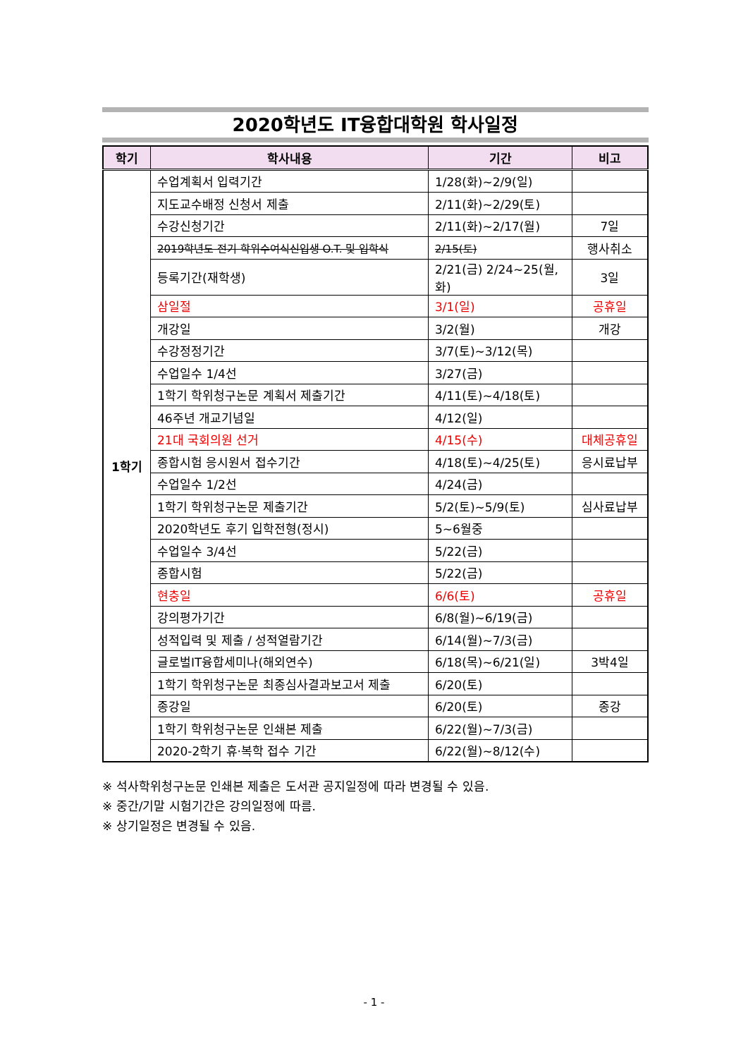2020학년도 IT융합대학원 학사일정
| 학기 | 학사내용 | 기간 | 비고 |
| --- | --- | --- | --- |
| 1학기 | 수업계획서 입력기간 | 1/28(화)~2/9(일) | |
| | 지도교수배정 신청서 제출 | 2/11(화)~2/29(토) | |
| | 수강신청기간 | 2/11(화)~2/17(월) | 7일 |
| | 2019학년도 전기 학위수여식신입생 O.T. 및 입학식 | 2/15(토) | 행사취소 |
| | 등록기간(재학생) | 2/21(금) 2/24~25(월,화) | 3일 |
| | 삼일절 | 3/1(일) | 공휴일 |
| | 개강일 | 3/2(월) | 개강 |
| | 수강정정기간 | 3/7(토)~3/12(목) | |
| | 수업일수 1/4선 | 3/27(금) | |
| | 1학기 학위청구논문 계획서 제출기간 | 4/11(토)~4/18(토) | |
| | 46주년 개교기념일 | 4/12(일) | |
| | 21대 국회의원 선거 | 4/15(수) | 대체공휴일 |
| | 종합시험 응시원서 접수기간 | 4/18(토)~4/25(토) | 응시료납부 |
| | 수업일수 1/2선 | 4/24(금) | |
| | 1학기 학위청구논문 제출기간 | 5/2(토)~5/9(토) | 심사료납부 |
| | 2020학년도 후기 입학전형(정시) | 5~6월중 | |
| | 수업일수 3/4선 | 5/22(금) | |
| | 종합시험 | 5/22(금) | |
| | 현충일 | 6/6(토) | 공휴일 |
| | 강의평가기간 | 6/8(월)~6/19(금) | |
| | 성적입력 및 제출 / 성적열람기간 | 6/14(월)~7/3(금) | |
| | 글로벌IT융합세미나(해외연수) | 6/18(목)~6/21(일) | 3박4일 |
| | 1학기 학위청구논문 최종심사결과보고서 제출 | 6/20(토) | |
| | 종강일 | 6/20(토) | 종강 |
| | 1학기 학위청구논문 인쇄본 제출 | 6/22(월)~7/3(금) | |
| | 2020-2학기 휴·복학 접수 기간 | 6/22(월)~8/12(수) | |
※ 석사학위청구논문 인쇄본 제출은 도서관 공지일정에 따라 변경될 수 있음.
※ 중간/기말 시험기간은 강의일정에 따름.
※ 상기일정은 변경될 수 있음.
- 1 -